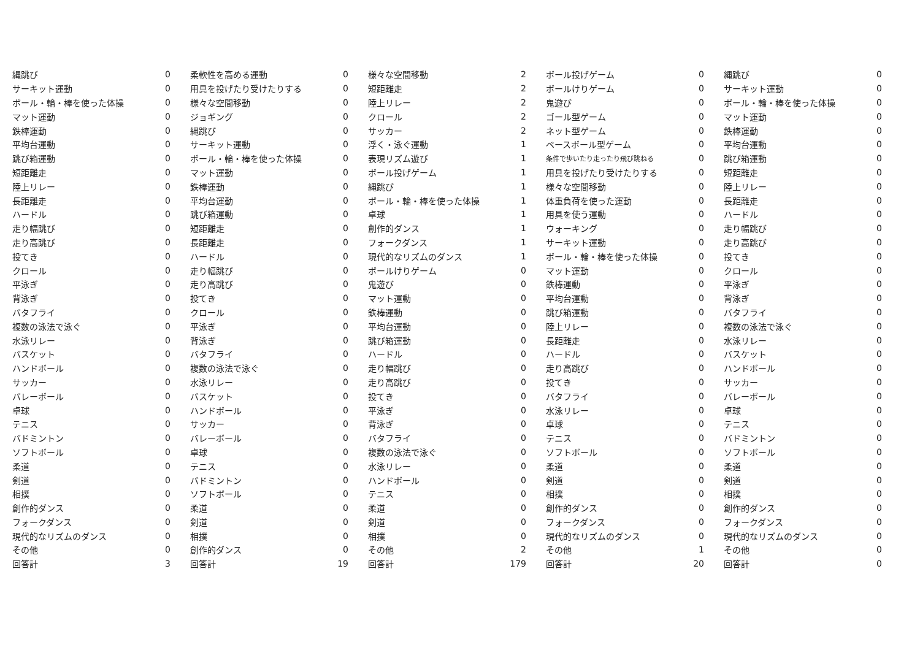| 縄跳び | 0 |
| サーキット運動 | 0 |
| ボール・輪・棒を使った体操 | 0 |
| マット運動 | 0 |
| 鉄棒運動 | 0 |
| 平均台運動 | 0 |
| 跳び箱運動 | 0 |
| 短距離走 | 0 |
| 陸上リレー | 0 |
| 長距離走 | 0 |
| ハードル | 0 |
| 走り幅跳び | 0 |
| 走り高跳び | 0 |
| 投てき | 0 |
| クロール | 0 |
| 平泳ぎ | 0 |
| 背泳ぎ | 0 |
| バタフライ | 0 |
| 複数の泳法で泳ぐ | 0 |
| 水泳リレー | 0 |
| バスケット | 0 |
| ハンドボール | 0 |
| サッカー | 0 |
| バレーボール | 0 |
| 卓球 | 0 |
| テニス | 0 |
| バドミントン | 0 |
| ソフトボール | 0 |
| 柔道 | 0 |
| 剣道 | 0 |
| 相撲 | 0 |
| 創作的ダンス | 0 |
| フォークダンス | 0 |
| 現代的なリズムのダンス | 0 |
| その他 | 0 |
| 回答計 | 3 |
| 柔軟性を高める運動 | 0 |
| 用具を投げたり受けたりする | 0 |
| 様々な空間移動 | 0 |
| ジョギング | 0 |
| 縄跳び | 0 |
| サーキット運動 | 0 |
| ボール・輪・棒を使った体操 | 0 |
| マット運動 | 0 |
| 鉄棒運動 | 0 |
| 平均台運動 | 0 |
| 跳び箱運動 | 0 |
| 短距離走 | 0 |
| 長距離走 | 0 |
| ハードル | 0 |
| 走り幅跳び | 0 |
| 走り高跳び | 0 |
| 投てき | 0 |
| クロール | 0 |
| 平泳ぎ | 0 |
| 背泳ぎ | 0 |
| バタフライ | 0 |
| 複数の泳法で泳ぐ | 0 |
| 水泳リレー | 0 |
| バスケット | 0 |
| ハンドボール | 0 |
| サッカー | 0 |
| バレーボール | 0 |
| 卓球 | 0 |
| テニス | 0 |
| バドミントン | 0 |
| ソフトボール | 0 |
| 柔道 | 0 |
| 剣道 | 0 |
| 相撲 | 0 |
| 創作的ダンス | 0 |
| 回答計 | 19 |
| 様々な空間移動 | 2 |
| 短距離走 | 2 |
| 陸上リレー | 2 |
| クロール | 2 |
| サッカー | 2 |
| 浮く・泳ぐ運動 | 1 |
| 表現リズム遊び | 1 |
| ボール投げゲーム | 1 |
| 縄跳び | 1 |
| ボール・輪・棒を使った体操 | 1 |
| 卓球 | 1 |
| 創作的ダンス | 1 |
| フォークダンス | 1 |
| 現代的なリズムのダンス | 1 |
| ボールけりゲーム | 0 |
| 鬼遊び | 0 |
| マット運動 | 0 |
| 鉄棒運動 | 0 |
| 平均台運動 | 0 |
| 跳び箱運動 | 0 |
| ハードル | 0 |
| 走り幅跳び | 0 |
| 走り高跳び | 0 |
| 投てき | 0 |
| 平泳ぎ | 0 |
| 背泳ぎ | 0 |
| バタフライ | 0 |
| 複数の泳法で泳ぐ | 0 |
| 水泳リレー | 0 |
| ハンドボール | 0 |
| テニス | 0 |
| 柔道 | 0 |
| 剣道 | 0 |
| 相撲 | 0 |
| その他 | 2 |
| 回答計 | 179 |
| ボール投げゲーム | 0 |
| ボールけりゲーム | 0 |
| 鬼遊び | 0 |
| ゴール型ゲーム | 0 |
| ネット型ゲーム | 0 |
| ベースボール型ゲーム | 0 |
| 条件で歩いたり走ったり飛び跳ねる | 0 |
| 用具を投げたり受けたりする | 0 |
| 様々な空間移動 | 0 |
| 体重負荷を使った運動 | 0 |
| 用具を使う運動 | 0 |
| ウォーキング | 0 |
| サーキット運動 | 0 |
| ボール・輪・棒を使った体操 | 0 |
| マット運動 | 0 |
| 鉄棒運動 | 0 |
| 平均台運動 | 0 |
| 跳び箱運動 | 0 |
| 陸上リレー | 0 |
| 長距離走 | 0 |
| ハードル | 0 |
| 走り高跳び | 0 |
| 投てき | 0 |
| バタフライ | 0 |
| 水泳リレー | 0 |
| 卓球 | 0 |
| テニス | 0 |
| ソフトボール | 0 |
| 柔道 | 0 |
| 剣道 | 0 |
| 相撲 | 0 |
| 創作的ダンス | 0 |
| フォークダンス | 0 |
| 現代的なリズムのダンス | 0 |
| その他 | 1 |
| 回答計 | 20 |
| 縄跳び | 0 |
| サーキット運動 | 0 |
| ボール・輪・棒を使った体操 | 0 |
| マット運動 | 0 |
| 鉄棒運動 | 0 |
| 平均台運動 | 0 |
| 跳び箱運動 | 0 |
| 短距離走 | 0 |
| 陸上リレー | 0 |
| 長距離走 | 0 |
| ハードル | 0 |
| 走り幅跳び | 0 |
| 走り高跳び | 0 |
| 投てき | 0 |
| クロール | 0 |
| 平泳ぎ | 0 |
| 背泳ぎ | 0 |
| バタフライ | 0 |
| 複数の泳法で泳ぐ | 0 |
| 水泳リレー | 0 |
| バスケット | 0 |
| ハンドボール | 0 |
| サッカー | 0 |
| バレーボール | 0 |
| 卓球 | 0 |
| テニス | 0 |
| バドミントン | 0 |
| ソフトボール | 0 |
| 柔道 | 0 |
| 剣道 | 0 |
| 相撲 | 0 |
| 創作的ダンス | 0 |
| フォークダンス | 0 |
| 現代的なリズムのダンス | 0 |
| その他 | 0 |
| 回答計 | 0 |